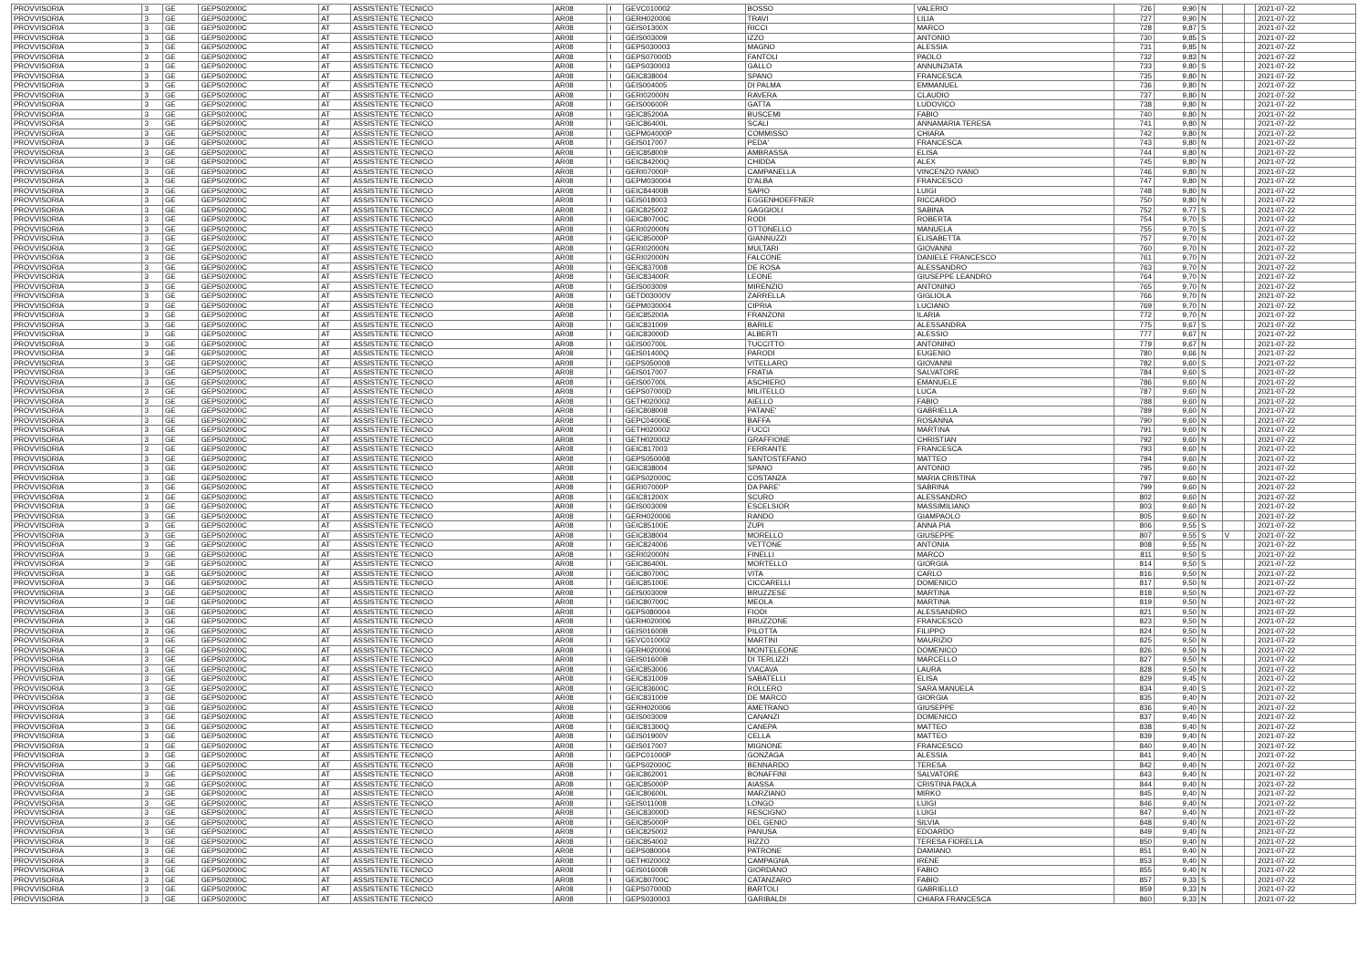| PROVVISORIA | 3 | GE | GEPS02000C | AT | ASSISTENTE TECNICO | AR08 | I | GEVC010002 | BOSSO | VALERIO | 726 | 9,90 | N | | | 2021-07-22 |
| PROVVISORIA | 3 | GE | GEPS02000C | AT | ASSISTENTE TECNICO | AR08 | I | GERH020006 | TRAVI | LILIA | 727 | 9,90 | N | | | 2021-07-22 |
| PROVVISORIA | 3 | GE | GEPS02000C | AT | ASSISTENTE TECNICO | AR08 | I | GEIS01300X | RICCI | MARCO | 728 | 9,87 | S | | | 2021-07-22 |
| PROVVISORIA | 3 | GE | GEPS02000C | AT | ASSISTENTE TECNICO | AR08 | I | GEIS003009 | IZZO | ANTONIO | 730 | 9,85 | S | | | 2021-07-22 |
| PROVVISORIA | 3 | GE | GEPS02000C | AT | ASSISTENTE TECNICO | AR08 | I | GEPS030003 | MAGNO | ALESSIA | 731 | 9,85 | N | | | 2021-07-22 |
| PROVVISORIA | 3 | GE | GEPS02000C | AT | ASSISTENTE TECNICO | AR08 | I | GEPS07000D | FANTOLI | PAOLO | 732 | 9,83 | N | | | 2021-07-22 |
| PROVVISORIA | 3 | GE | GEPS02000C | AT | ASSISTENTE TECNICO | AR08 | I | GEPS030003 | GALLO | ANNUNZIATA | 733 | 9,80 | S | | | 2021-07-22 |
| PROVVISORIA | 3 | GE | GEPS02000C | AT | ASSISTENTE TECNICO | AR08 | I | GEIC838004 | SPANO | FRANCESCA | 735 | 9,80 | N | | | 2021-07-22 |
| PROVVISORIA | 3 | GE | GEPS02000C | AT | ASSISTENTE TECNICO | AR08 | I | GEIS004005 | DI PALMA | EMMANUEL | 736 | 9,80 | N | | | 2021-07-22 |
| PROVVISORIA | 3 | GE | GEPS02000C | AT | ASSISTENTE TECNICO | AR08 | I | GERI02000N | RAVERA | CLAUDIO | 737 | 9,80 | N | | | 2021-07-22 |
| PROVVISORIA | 3 | GE | GEPS02000C | AT | ASSISTENTE TECNICO | AR08 | I | GEIS00600R | GATTA | LUDOVICO | 738 | 9,80 | N | | | 2021-07-22 |
| PROVVISORIA | 3 | GE | GEPS02000C | AT | ASSISTENTE TECNICO | AR08 | I | GEIC85200A | BUSCEMI | FABIO | 740 | 9,80 | N | | | 2021-07-22 |
| PROVVISORIA | 3 | GE | GEPS02000C | AT | ASSISTENTE TECNICO | AR08 | I | GEIC86400L | SCALI | ANNAMARIA TERESA | 741 | 9,80 | N | | | 2021-07-22 |
| PROVVISORIA | 3 | GE | GEPS02000C | AT | ASSISTENTE TECNICO | AR08 | I | GEPM04000P | COMMISSO | CHIARA | 742 | 9,80 | N | | | 2021-07-22 |
| PROVVISORIA | 3 | GE | GEPS02000C | AT | ASSISTENTE TECNICO | AR08 | I | GEIS017007 | PEDA' | FRANCESCA | 743 | 9,80 | N | | | 2021-07-22 |
| PROVVISORIA | 3 | GE | GEPS02000C | AT | ASSISTENTE TECNICO | AR08 | I | GEIC858009 | AMBRASSA | ELISA | 744 | 9,80 | N | | | 2021-07-22 |
| PROVVISORIA | 3 | GE | GEPS02000C | AT | ASSISTENTE TECNICO | AR08 | I | GEIC84200Q | CHIDDA | ALEX | 745 | 9,80 | N | | | 2021-07-22 |
| PROVVISORIA | 3 | GE | GEPS02000C | AT | ASSISTENTE TECNICO | AR08 | I | GERI07000P | CAMPANELLA | VINCENZO IVANO | 746 | 9,80 | N | | | 2021-07-22 |
| PROVVISORIA | 3 | GE | GEPS02000C | AT | ASSISTENTE TECNICO | AR08 | I | GEPM030004 | D'ALBA | FRANCESCO | 747 | 9,80 | N | | | 2021-07-22 |
| PROVVISORIA | 3 | GE | GEPS02000C | AT | ASSISTENTE TECNICO | AR08 | I | GEIC84400B | SAPIO | LUIGI | 748 | 9,80 | N | | | 2021-07-22 |
| PROVVISORIA | 3 | GE | GEPS02000C | AT | ASSISTENTE TECNICO | AR08 | I | GEIS018003 | EGGENHOEFFNER | RICCARDO | 750 | 9,80 | N | | | 2021-07-22 |
| PROVVISORIA | 3 | GE | GEPS02000C | AT | ASSISTENTE TECNICO | AR08 | I | GEIC825002 | GAGGIOLI | SABINA | 752 | 9,77 | S | | | 2021-07-22 |
| PROVVISORIA | 3 | GE | GEPS02000C | AT | ASSISTENTE TECNICO | AR08 | I | GEIC80700C | RODI | ROBERTA | 754 | 9,70 | S | | | 2021-07-22 |
| PROVVISORIA | 3 | GE | GEPS02000C | AT | ASSISTENTE TECNICO | AR08 | I | GERI02000N | OTTONELLO | MANUELA | 755 | 9,70 | S | | | 2021-07-22 |
| PROVVISORIA | 3 | GE | GEPS02000C | AT | ASSISTENTE TECNICO | AR08 | I | GEIC85000P | GIANNUZZI | ELISABETTA | 757 | 9,70 | N | | | 2021-07-22 |
| PROVVISORIA | 3 | GE | GEPS02000C | AT | ASSISTENTE TECNICO | AR08 | I | GERI02000N | MULTARI | GIOVANNI | 760 | 9,70 | N | | | 2021-07-22 |
| PROVVISORIA | 3 | GE | GEPS02000C | AT | ASSISTENTE TECNICO | AR08 | I | GERI02000N | FALCONE | DANIELE FRANCESCO | 761 | 9,70 | N | | | 2021-07-22 |
| PROVVISORIA | 3 | GE | GEPS02000C | AT | ASSISTENTE TECNICO | AR08 | I | GEIC837008 | DE ROSA | ALESSANDRO | 763 | 9,70 | N | | | 2021-07-22 |
| PROVVISORIA | 3 | GE | GEPS02000C | AT | ASSISTENTE TECNICO | AR08 | I | GEIC83400R | LEONE | GIUSEPPE LEANDRO | 764 | 9,70 | N | | | 2021-07-22 |
| PROVVISORIA | 3 | GE | GEPS02000C | AT | ASSISTENTE TECNICO | AR08 | I | GEIS003009 | MIRENZIO | ANTONINO | 765 | 9,70 | N | | | 2021-07-22 |
| PROVVISORIA | 3 | GE | GEPS02000C | AT | ASSISTENTE TECNICO | AR08 | I | GETD03000V | ZARRELLA | GIGLIOLA | 766 | 9,70 | N | | | 2021-07-22 |
| PROVVISORIA | 3 | GE | GEPS02000C | AT | ASSISTENTE TECNICO | AR08 | I | GEPM030004 | CIPRIA | LUCIANO | 769 | 9,70 | N | | | 2021-07-22 |
| PROVVISORIA | 3 | GE | GEPS02000C | AT | ASSISTENTE TECNICO | AR08 | I | GEIC85200A | FRANZONI | ILARIA | 772 | 9,70 | N | | | 2021-07-22 |
| PROVVISORIA | 3 | GE | GEPS02000C | AT | ASSISTENTE TECNICO | AR08 | I | GEIC831009 | BARILE | ALESSANDRA | 775 | 9,67 | S | | | 2021-07-22 |
| PROVVISORIA | 3 | GE | GEPS02000C | AT | ASSISTENTE TECNICO | AR08 | I | GEIC83000D | ALBERTI | ALESSIO | 777 | 9,67 | N | | | 2021-07-22 |
| PROVVISORIA | 3 | GE | GEPS02000C | AT | ASSISTENTE TECNICO | AR08 | I | GEIS00700L | TUCCITTO | ANTONINO | 779 | 9,67 | N | | | 2021-07-22 |
| PROVVISORIA | 3 | GE | GEPS02000C | AT | ASSISTENTE TECNICO | AR08 | I | GEIS01400Q | PARODI | EUGENIO | 780 | 9,66 | N | | | 2021-07-22 |
| PROVVISORIA | 3 | GE | GEPS02000C | AT | ASSISTENTE TECNICO | AR08 | I | GEPS050008 | VITELLARO | GIOVANNI | 782 | 9,60 | S | | | 2021-07-22 |
| PROVVISORIA | 3 | GE | GEPS02000C | AT | ASSISTENTE TECNICO | AR08 | I | GEIS017007 | FRATIA | SALVATORE | 784 | 9,60 | S | | | 2021-07-22 |
| PROVVISORIA | 3 | GE | GEPS02000C | AT | ASSISTENTE TECNICO | AR08 | I | GEIS00700L | ASCHIERO | EMANUELE | 786 | 9,60 | N | | | 2021-07-22 |
| PROVVISORIA | 3 | GE | GEPS02000C | AT | ASSISTENTE TECNICO | AR08 | I | GEPS07000D | MILITELLO | LUCA | 787 | 9,60 | N | | | 2021-07-22 |
| PROVVISORIA | 3 | GE | GEPS02000C | AT | ASSISTENTE TECNICO | AR08 | I | GETH020002 | AIELLO | FABIO | 788 | 9,60 | N | | | 2021-07-22 |
| PROVVISORIA | 3 | GE | GEPS02000C | AT | ASSISTENTE TECNICO | AR08 | I | GEIC808008 | PATANE' | GABRIELLA | 789 | 9,60 | N | | | 2021-07-22 |
| PROVVISORIA | 3 | GE | GEPS02000C | AT | ASSISTENTE TECNICO | AR08 | I | GEPC04000E | BAFFA | ROSANNA | 790 | 9,60 | N | | | 2021-07-22 |
| PROVVISORIA | 3 | GE | GEPS02000C | AT | ASSISTENTE TECNICO | AR08 | I | GETH020002 | FUCCI | MARTINA | 791 | 9,60 | N | | | 2021-07-22 |
| PROVVISORIA | 3 | GE | GEPS02000C | AT | ASSISTENTE TECNICO | AR08 | I | GETH020002 | GRAFFIONE | CHRISTIAN | 792 | 9,60 | N | | | 2021-07-22 |
| PROVVISORIA | 3 | GE | GEPS02000C | AT | ASSISTENTE TECNICO | AR08 | I | GEIC817003 | FERRANTE | FRANCESCA | 793 | 9,60 | N | | | 2021-07-22 |
| PROVVISORIA | 3 | GE | GEPS02000C | AT | ASSISTENTE TECNICO | AR08 | I | GEPS050008 | SANTOSTEFANO | MATTEO | 794 | 9,60 | N | | | 2021-07-22 |
| PROVVISORIA | 3 | GE | GEPS02000C | AT | ASSISTENTE TECNICO | AR08 | I | GEIC838004 | SPANO | ANTONIO | 795 | 9,60 | N | | | 2021-07-22 |
| PROVVISORIA | 3 | GE | GEPS02000C | AT | ASSISTENTE TECNICO | AR08 | I | GEPS02000C | COSTANZA | MARIA CRISTINA | 797 | 9,60 | N | | | 2021-07-22 |
| PROVVISORIA | 3 | GE | GEPS02000C | AT | ASSISTENTE TECNICO | AR08 | I | GERI07000P | DA PARE' | SABRINA | 799 | 9,60 | N | | | 2021-07-22 |
| PROVVISORIA | 3 | GE | GEPS02000C | AT | ASSISTENTE TECNICO | AR08 | I | GEIC81200X | SCURO | ALESSANDRO | 802 | 9,60 | N | | | 2021-07-22 |
| PROVVISORIA | 3 | GE | GEPS02000C | AT | ASSISTENTE TECNICO | AR08 | I | GEIS003009 | ESCELSIOR | MASSIMILIANO | 803 | 9,60 | N | | | 2021-07-22 |
| PROVVISORIA | 3 | GE | GEPS02000C | AT | ASSISTENTE TECNICO | AR08 | I | GERH020006 | RANDO | GIAMPAOLO | 805 | 9,60 | N | | | 2021-07-22 |
| PROVVISORIA | 3 | GE | GEPS02000C | AT | ASSISTENTE TECNICO | AR08 | I | GEIC85100E | ZUPI | ANNA PIA | 806 | 9,55 | S | | | 2021-07-22 |
| PROVVISORIA | 3 | GE | GEPS02000C | AT | ASSISTENTE TECNICO | AR08 | I | GEIC838004 | MORELLO | GIUSEPPE | 807 | 9,55 | S | V | | 2021-07-22 |
| PROVVISORIA | 3 | GE | GEPS02000C | AT | ASSISTENTE TECNICO | AR08 | I | GEIC824006 | VETTONE | ANTONIA | 808 | 9,55 | N | | | 2021-07-22 |
| PROVVISORIA | 3 | GE | GEPS02000C | AT | ASSISTENTE TECNICO | AR08 | I | GERI02000N | FINELLI | MARCO | 811 | 9,50 | S | | | 2021-07-22 |
| PROVVISORIA | 3 | GE | GEPS02000C | AT | ASSISTENTE TECNICO | AR08 | I | GEIC86400L | MORTELLO | GIORGIA | 814 | 9,50 | S | | | 2021-07-22 |
| PROVVISORIA | 3 | GE | GEPS02000C | AT | ASSISTENTE TECNICO | AR08 | I | GEIC80700C | VITA | CARLO | 816 | 9,50 | N | | | 2021-07-22 |
| PROVVISORIA | 3 | GE | GEPS02000C | AT | ASSISTENTE TECNICO | AR08 | I | GEIC85100E | CICCARELLI | DOMENICO | 817 | 9,50 | N | | | 2021-07-22 |
| PROVVISORIA | 3 | GE | GEPS02000C | AT | ASSISTENTE TECNICO | AR08 | I | GEIS003009 | BRUZZESE | MARTINA | 818 | 9,50 | N | | | 2021-07-22 |
| PROVVISORIA | 3 | GE | GEPS02000C | AT | ASSISTENTE TECNICO | AR08 | I | GEIC80700C | MEOLA | MARTINA | 819 | 9,50 | N | | | 2021-07-22 |
| PROVVISORIA | 3 | GE | GEPS02000C | AT | ASSISTENTE TECNICO | AR08 | I | GEPS080004 | FIODI | ALESSANDRO | 821 | 9,50 | N | | | 2021-07-22 |
| PROVVISORIA | 3 | GE | GEPS02000C | AT | ASSISTENTE TECNICO | AR08 | I | GERH020006 | BRUZZONE | FRANCESCO | 823 | 9,50 | N | | | 2021-07-22 |
| PROVVISORIA | 3 | GE | GEPS02000C | AT | ASSISTENTE TECNICO | AR08 | I | GEIS01600B | PILOTTA | FILIPPO | 824 | 9,50 | N | | | 2021-07-22 |
| PROVVISORIA | 3 | GE | GEPS02000C | AT | ASSISTENTE TECNICO | AR08 | I | GEVC010002 | MARTINI | MAURIZIO | 825 | 9,50 | N | | | 2021-07-22 |
| PROVVISORIA | 3 | GE | GEPS02000C | AT | ASSISTENTE TECNICO | AR08 | I | GERH020006 | MONTELEONE | DOMENICO | 826 | 9,50 | N | | | 2021-07-22 |
| PROVVISORIA | 3 | GE | GEPS02000C | AT | ASSISTENTE TECNICO | AR08 | I | GEIS01600B | DI TERLIZZI | MARCELLO | 827 | 9,50 | N | | | 2021-07-22 |
| PROVVISORIA | 3 | GE | GEPS02000C | AT | ASSISTENTE TECNICO | AR08 | I | GEIC853006 | VIACAVA | LAURA | 828 | 9,50 | N | | | 2021-07-22 |
| PROVVISORIA | 3 | GE | GEPS02000C | AT | ASSISTENTE TECNICO | AR08 | I | GEIC831009 | SABATELLI | ELISA | 829 | 9,45 | N | | | 2021-07-22 |
| PROVVISORIA | 3 | GE | GEPS02000C | AT | ASSISTENTE TECNICO | AR08 | I | GEIC83600C | ROLLERO | SARA MANUELA | 834 | 9,40 | S | | | 2021-07-22 |
| PROVVISORIA | 3 | GE | GEPS02000C | AT | ASSISTENTE TECNICO | AR08 | I | GEIC831009 | DE MARCO | GIORGIA | 835 | 9,40 | N | | | 2021-07-22 |
| PROVVISORIA | 3 | GE | GEPS02000C | AT | ASSISTENTE TECNICO | AR08 | I | GERH020006 | AMETRANO | GIUSEPPE | 836 | 9,40 | N | | | 2021-07-22 |
| PROVVISORIA | 3 | GE | GEPS02000C | AT | ASSISTENTE TECNICO | AR08 | I | GEIS003009 | CANANZI | DOMENICO | 837 | 9,40 | N | | | 2021-07-22 |
| PROVVISORIA | 3 | GE | GEPS02000C | AT | ASSISTENTE TECNICO | AR08 | I | GEIC81300Q | CANEPA | MATTEO | 838 | 9,40 | N | | | 2021-07-22 |
| PROVVISORIA | 3 | GE | GEPS02000C | AT | ASSISTENTE TECNICO | AR08 | I | GEIS01900V | CELLA | MATTEO | 839 | 9,40 | N | | | 2021-07-22 |
| PROVVISORIA | 3 | GE | GEPS02000C | AT | ASSISTENTE TECNICO | AR08 | I | GEIS017007 | MIGNONE | FRANCESCO | 840 | 9,40 | N | | | 2021-07-22 |
| PROVVISORIA | 3 | GE | GEPS02000C | AT | ASSISTENTE TECNICO | AR08 | I | GEPC01000P | GONZAGA | ALESSIA | 841 | 9,40 | N | | | 2021-07-22 |
| PROVVISORIA | 3 | GE | GEPS02000C | AT | ASSISTENTE TECNICO | AR08 | I | GEPS02000C | BENNARDO | TERESA | 842 | 9,40 | N | | | 2021-07-22 |
| PROVVISORIA | 3 | GE | GEPS02000C | AT | ASSISTENTE TECNICO | AR08 | I | GEIC862001 | BONAFFINI | SALVATORE | 843 | 9,40 | N | | | 2021-07-22 |
| PROVVISORIA | 3 | GE | GEPS02000C | AT | ASSISTENTE TECNICO | AR08 | I | GEIC85000P | AIASSA | CRISTINA PAOLA | 844 | 9,40 | N | | | 2021-07-22 |
| PROVVISORIA | 3 | GE | GEPS02000C | AT | ASSISTENTE TECNICO | AR08 | I | GEIC80600L | MARZIANO | MIRKO | 845 | 9,40 | N | | | 2021-07-22 |
| PROVVISORIA | 3 | GE | GEPS02000C | AT | ASSISTENTE TECNICO | AR08 | I | GEIS011008 | LONGO | LUIGI | 846 | 9,40 | N | | | 2021-07-22 |
| PROVVISORIA | 3 | GE | GEPS02000C | AT | ASSISTENTE TECNICO | AR08 | I | GEIC83000D | RESCIGNO | LUIGI | 847 | 9,40 | N | | | 2021-07-22 |
| PROVVISORIA | 3 | GE | GEPS02000C | AT | ASSISTENTE TECNICO | AR08 | I | GEIC85000P | DEL GENIO | SILVIA | 848 | 9,40 | N | | | 2021-07-22 |
| PROVVISORIA | 3 | GE | GEPS02000C | AT | ASSISTENTE TECNICO | AR08 | I | GEIC825002 | PANUSA | EDOARDO | 849 | 9,40 | N | | | 2021-07-22 |
| PROVVISORIA | 3 | GE | GEPS02000C | AT | ASSISTENTE TECNICO | AR08 | I | GEIC854002 | RIZZO | TERESA FIORELLA | 850 | 9,40 | N | | | 2021-07-22 |
| PROVVISORIA | 3 | GE | GEPS02000C | AT | ASSISTENTE TECNICO | AR08 | I | GEPS080004 | PATRONE | DAMIANO | 851 | 9,40 | N | | | 2021-07-22 |
| PROVVISORIA | 3 | GE | GEPS02000C | AT | ASSISTENTE TECNICO | AR08 | I | GETH020002 | CAMPAGNA | IRENE | 853 | 9,40 | N | | | 2021-07-22 |
| PROVVISORIA | 3 | GE | GEPS02000C | AT | ASSISTENTE TECNICO | AR08 | I | GEIS01600B | GIORDANO | FABIO | 855 | 9,40 | N | | | 2021-07-22 |
| PROVVISORIA | 3 | GE | GEPS02000C | AT | ASSISTENTE TECNICO | AR08 | I | GEIC80700C | CATANZARO | FABIO | 857 | 9,33 | S | | | 2021-07-22 |
| PROVVISORIA | 3 | GE | GEPS02000C | AT | ASSISTENTE TECNICO | AR08 | I | GEPS07000D | BARTOLI | GABRIELLO | 859 | 9,33 | N | | | 2021-07-22 |
| PROVVISORIA | 3 | GE | GEPS02000C | AT | ASSISTENTE TECNICO | AR08 | I | GEPS030003 | GARIBALDI | CHIARA FRANCESCA | 860 | 9,33 | N | | | 2021-07-22 |